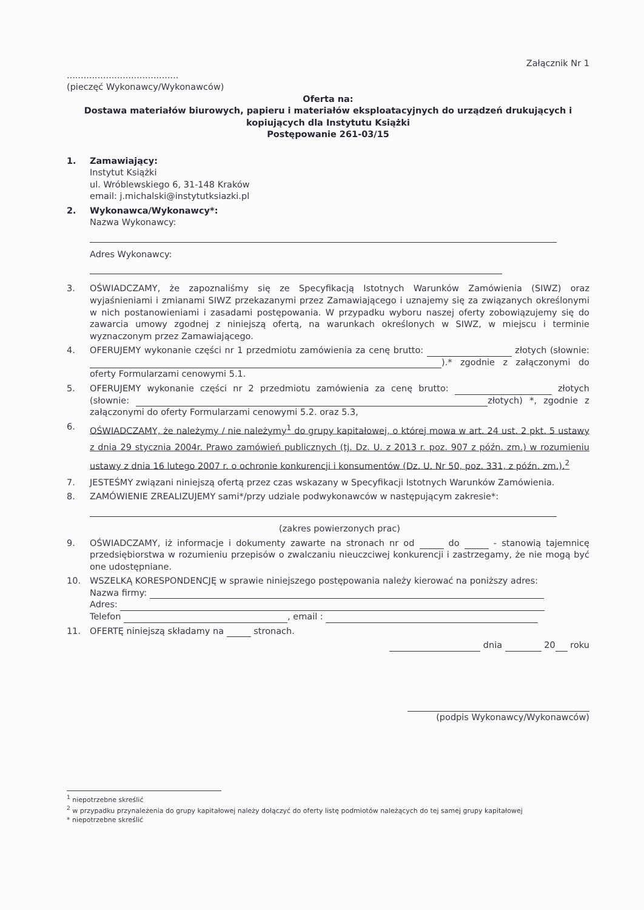Załącznik Nr 1
........................................
(pieczęć Wykonawcy/Wykonawców)
Oferta na:
Dostawa materiałów biurowych, papieru i materiałów eksploatacyjnych do urządzeń drukujących i kopiujących dla Instytutu Książki
Postępowanie 261-03/15
1. Zamawiający:
Instytut Książki
ul. Wróblewskiego 6, 31-148 Kraków
email: j.michalski@instytutksiazki.pl
2. Wykonawca/Wykonawcy*:
Nazwa Wykonawcy:
Adres Wykonawcy:
3. OŚWIADCZAMY, że zapoznaliśmy się ze Specyfikacją Istotnych Warunków Zamówienia (SIWZ) oraz wyjaśnieniami i zmianami SIWZ przekazanymi przez Zamawiającego i uznajemy się za związanych określonymi w nich postanowieniami i zasadami postępowania. W przypadku wyboru naszej oferty zobowiązujemy się do zawarcia umowy zgodnej z niniejszą ofertą, na warunkach określonych w SIWZ, w miejscu i terminie wyznaczonym przez Zamawiającego.
4. OFERUJEMY wykonanie części nr 1 przedmiotu zamówienia za cenę brutto: złotych (słownie: ).* zgodnie z załączonymi do oferty Formularzami cenowymi 5.1.
5. OFERUJEMY wykonanie części nr 2 przedmiotu zamówienia za cenę brutto: złotych (słownie: złotych) *, zgodnie z załączonymi do oferty Formularzami cenowymi 5.2. oraz 5.3,
6.
OŚWIADCZAMY, że należymy / nie należymy<sup>1</sup> do grupy kapitałowej, o której mowa w art. 24 ust. 2 pkt. 5 ustawy z dnia 29 stycznia 2004r. Prawo zamówień publicznych (tj. Dz. U. z 2013 r. poz. 907 z późn. zm.) w rozumieniu ustawy z dnia 16 lutego 2007 r. o ochronie konkurencji i konsumentów (Dz. U. Nr 50, poz. 331, z późn. zm.).<sup>2</sup>
7. JESTEŚMY związani niniejszą ofertą przez czas wskazany w Specyfikacji Istotnych Warunków Zamówienia.
8. ZAMÓWIENIE ZREALIZUJEMY sami*/przy udziale podwykonawców w następującym zakresie*:
(zakres powierzonych prac)
9. OŚWIADCZAMY, iż informacje i dokumenty zawarte na stronach nr od do - stanowią tajemnicę przedsiębiorstwa w rozumieniu przepisów o zwalczaniu nieuczciwej konkurencji i zastrzegamy, że nie mogą być one udostępniane.
10. WSZELKĄ KORESPONDENCJĘ w sprawie niniejszego postępowania należy kierować na poniższy adres:
Nazwa firmy:
Adres:
Telefon , email :
11. OFERTĘ niniejszą składamy na stronach.
dnia 20 roku
(podpis Wykonawcy/Wykonawców)
<sup>1</sup> niepotrzebne skreślić
<sup>2</sup> w przypadku przynależenia do grupy kapitałowej należy dołączyć do oferty listę podmiotów należących do tej samej grupy kapitałowej
* niepotrzebne skreślić